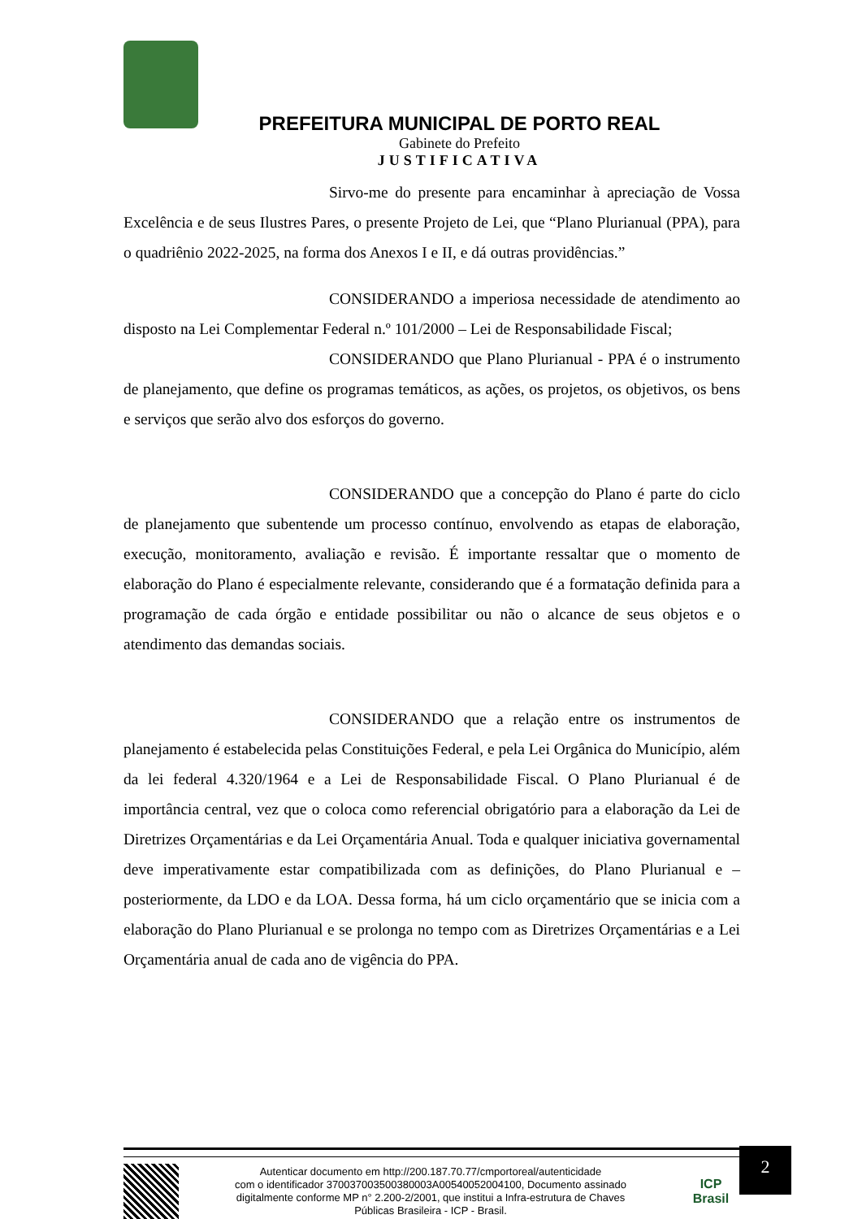PREFEITURA MUNICIPAL DE PORTO REAL
Gabinete do Prefeito
JUSTIFICATIVA
Sirvo-me do presente para encaminhar à apreciação de Vossa Excelência e de seus Ilustres Pares, o presente Projeto de Lei, que “Plano Plurianual (PPA), para o quadriênio 2022-2025, na forma dos Anexos I e II, e dá outras providências.”
CONSIDERANDO a imperiosa necessidade de atendimento ao disposto na Lei Complementar Federal n.º 101/2000 – Lei de Responsabilidade Fiscal;
CONSIDERANDO que Plano Plurianual - PPA é o instrumento de planejamento, que define os programas temáticos, as ações, os projetos, os objetivos, os bens e serviços que serão alvo dos esforços do governo.
CONSIDERANDO que a concepção do Plano é parte do ciclo de planejamento que subentende um processo contínuo, envolvendo as etapas de elaboração, execução, monitoramento, avaliação e revisão. É importante ressaltar que o momento de elaboração do Plano é especialmente relevante, considerando que é a formatação definida para a programação de cada órgão e entidade possibilitar ou não o alcance de seus objetos e o atendimento das demandas sociais.
CONSIDERANDO que a relação entre os instrumentos de planejamento é estabelecida pelas Constituições Federal, e pela Lei Orgânica do Município, além da lei federal 4.320/1964 e a Lei de Responsabilidade Fiscal. O Plano Plurianual é de importância central, vez que o coloca como referencial obrigatório para a elaboração da Lei de Diretrizes Orçamentárias e da Lei Orçamentária Anual. Toda e qualquer iniciativa governamental deve imperativamente estar compatibilizada com as definições, do Plano Plurianual e – posteriormente, da LDO e da LOA. Dessa forma, há um ciclo orçamentário que se inicia com a elaboração do Plano Plurianual e se prolonga no tempo com as Diretrizes Orçamentárias e a Lei Orçamentária anual de cada ano de vigência do PPA.
2
Autenticar documento em http://200.187.70.77/cmportoreal/autenticidade
com o identificador 370037003500380003A00540052004100, Documento assinado
digitalmente conforme MP n° 2.200-2/2001, que institui a Infra-estrutura de Chaves
Públicas Brasileira - ICP - Brasil.
ICP
Brasil